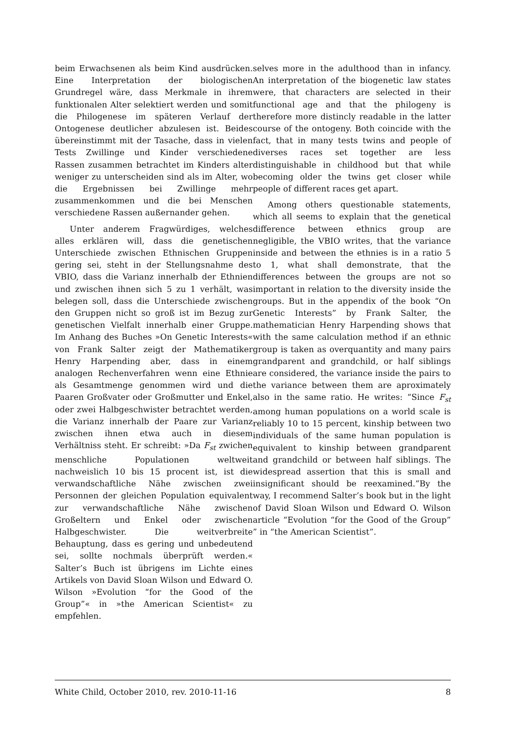beim Erwachsenen als beim Kind ausdrücken. Eine Interpretation der biologischen Grundregel wäre, dass Merkmale in ihrem funktionalen Alter selektiert werden und somit die Philogenese im späteren Verlauf der Ontogenese deutlicher abzulesen ist. Beides übereinstimmt mit der Tasache, dass in vielen Tests Zwillinge und Kinder verschiedene Rassen zusammen betrachtet im Kinders alter weniger zu unterscheiden sind als im Alter, wo die Ergebnissen bei Zwillinge mehr zusammenkommen und die bei Menschen verschiedene Rassen außernander gehen.
Unter anderem Fragwürdiges, welches alles erklären will, dass die genetischen Unterschiede zwischen Ethnischen Gruppen gering sei, steht in der Stellungsnahme des VBIO, dass die Varianz innerhalb der Ethnien und zwischen ihnen sich 5 zu 1 verhält, was belegen soll, dass die Unterschiede zwischen den Gruppen nicht so groß ist im Bezug zur genetischen Vielfalt innerhalb einer Gruppe. Im Anhang des Buches »On Genetic Interests« von Frank Salter zeigt der Mathematiker Henry Harpending aber, dass in einem analogen Rechenverfahren wenn eine Ethnie als Gesamtmenge genommen wird und die Paaren Großvater oder Großmutter und Enkel, oder zwei Halbgeschwister betrachtet werden, die Varianz innerhalb der Paare zur Varianz zwischen ihnen etwa auch in diesem Verhältniss steht. Er schreibt: »Da F<sub>st</sub> zwichen menschliche Populationen weltweit nachweislich 10 bis 15 procent ist, ist die verwandschaftliche Nähe zwischen zwei Personnen der gleichen Population equivalent zur verwandschaftliche Nähe zwischen Großeltern und Enkel oder zwischen Halbgeschwister. Die weitverbreite Behauptung, dass es gering und unbedeutend sei, sollte nochmals überprüft werden.« Salter’s Buch ist übrigens im Lichte eines Artikels von David Sloan Wilson und Edward O. Wilson »Evolution “for the Good of the Group”« in »the American Scientist« zu empfehlen.
selves more in the adulthood than in infancy. An interpretation of the biogenetic law states were, that characters are selected in their functional age and that the philogeny is therefore more distincly readable in the latter course of the ontogeny. Both coincide with the fact, that in many tests twins and people of diverses races set together are less distinguishable in childhood but that while becoming older the twins get closer while people of different races get apart.
Among others questionable statements, which all seems to explain that the genetical difference between ethnics group are negligible, the VBIO writes, that the variance inside and between the ethnies is in a ratio 5 to 1, what shall demonstrate, that the differences between the groups are not so important in relation to the diversity inside the groups. But in the appendix of the book “On Genetic Interests” by Frank Salter, the mathematician Henry Harpending shows that with the same calculation method if an ethnic group is taken as overquantity and many pairs grandparent and grandchild, or half siblings are considered, the variance inside the pairs to the variance between them are aproximately also in the same ratio. He writes: “Since F<sub>st</sub> among human populations on a world scale is reliably 10 to 15 percent, kinship between two individuals of the same human population is equivalent to kinship between grandparent and grandchild or between half siblings. The widespread assertion that this is small and insignificant should be reexamined.”By the way, I recommend Salter’s book but in the light of David Sloan Wilson und Edward O. Wilson article “Evolution “for the Good of the Group” ” in “the American Scientist”.
White Child, October 2010, rev. 2010-11-16 8